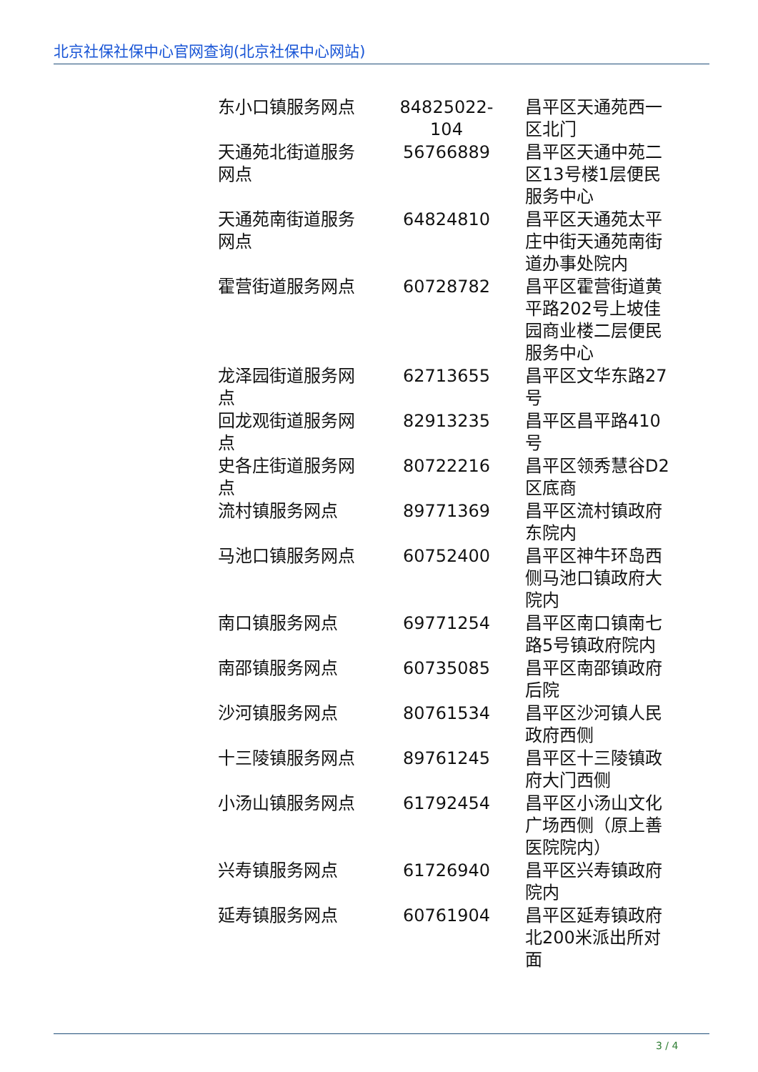北京社保社保中心官网查询(北京社保中心网站)
| 东小口镇服务网点 | 84825022-104 | 昌平区天通苑西一区北门 |
| 天通苑北街道服务网点 | 56766889 | 昌平区天通中苑二区13号楼1层便民服务中心 |
| 天通苑南街道服务网点 | 64824810 | 昌平区天通苑太平庄中街天通苑南街道办事处院内 |
| 霍营街道服务网点 | 60728782 | 昌平区霍营街道黄平路202号上坡佳园商业楼二层便民服务中心 |
| 龙泽园街道服务网点 | 62713655 | 昌平区文华东路27号 |
| 回龙观街道服务网点 | 82913235 | 昌平区昌平路410号 |
| 史各庄街道服务网点 | 80722216 | 昌平区领秀慧谷D2区底商 |
| 流村镇服务网点 | 89771369 | 昌平区流村镇政府东院内 |
| 马池口镇服务网点 | 60752400 | 昌平区神牛环岛西侧马池口镇政府大院内 |
| 南口镇服务网点 | 69771254 | 昌平区南口镇南七路5号镇政府院内 |
| 南邵镇服务网点 | 60735085 | 昌平区南邵镇政府后院 |
| 沙河镇服务网点 | 80761534 | 昌平区沙河镇人民政府西侧 |
| 十三陵镇服务网点 | 89761245 | 昌平区十三陵镇政府大门西侧 |
| 小汤山镇服务网点 | 61792454 | 昌平区小汤山文化广场西侧（原上善医院院内） |
| 兴寿镇服务网点 | 61726940 | 昌平区兴寿镇政府院内 |
| 延寿镇服务网点 | 60761904 | 昌平区延寿镇政府北200米派出所对面 |
3 / 4